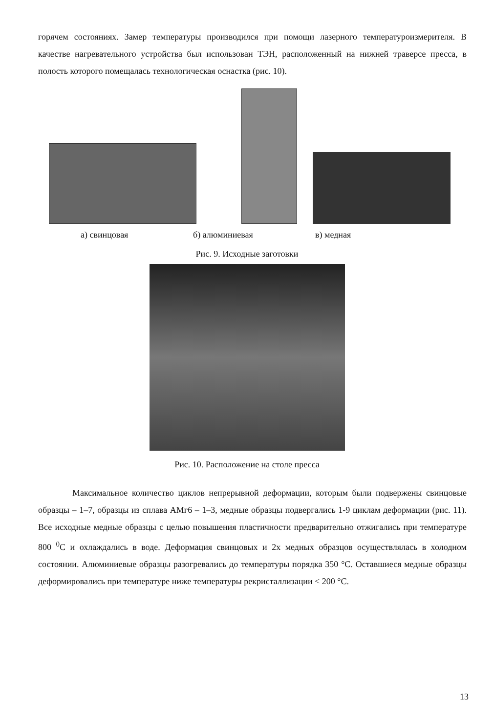горячем состояниях. Замер температуры производился при помощи лазерного температуроизмерителя. В качестве нагревательного устройства был использован ТЭН, расположенный на нижней траверсе пресса, в полость которого помещалась технологическая оснастка (рис. 10).
а) свинцовая б) алюминиевая в) медная
Рис. 9. Исходные заготовки
Рис. 10. Расположение на столе пресса
Максимальное количество циклов непрерывной деформации, которым были подвержены свинцовые образцы – 1–7, образцы из сплава АМг6 – 1–3, медные образцы подвергались 1-9 циклам деформации (рис. 11). Все исходные медные образцы с целью повышения пластичности предварительно отжигались при температуре 800 <sup>0</sup>С и охлаждались в воде. Деформация свинцовых и 2х медных образцов осуществлялась в холодном состоянии. Алюминиевые образцы разогревались до температуры порядка 350 °С. Оставшиеся медные образцы деформировались при температуре ниже температуры рекристаллизации < 200 °С.
13